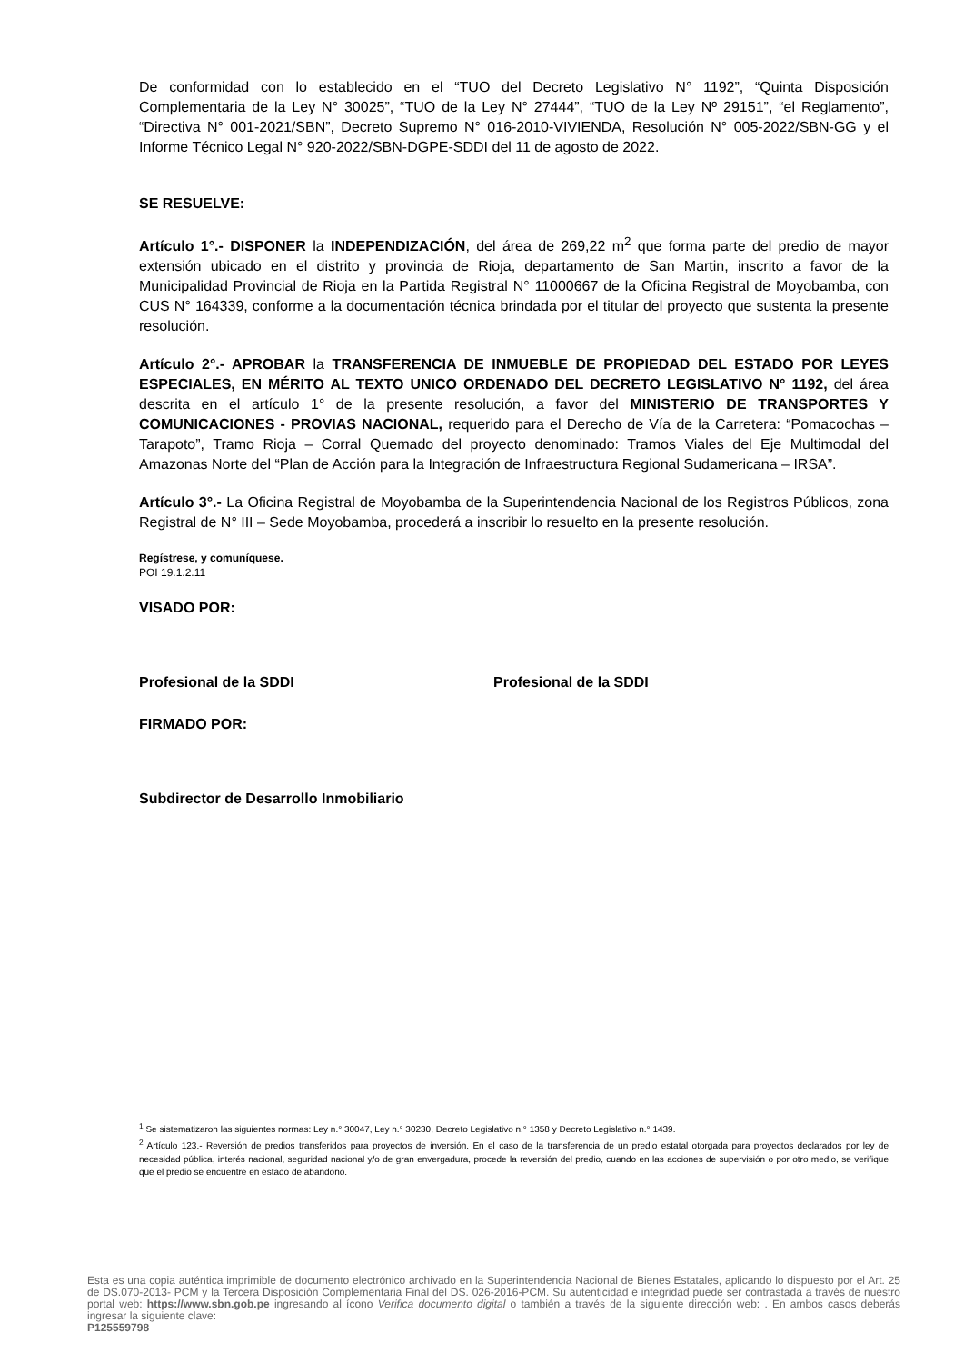De conformidad con lo establecido en el “TUO del Decreto Legislativo N° 1192”, “Quinta Disposición Complementaria de la Ley N° 30025”, “TUO de la Ley N° 27444”, “TUO de la Ley Nº 29151”, “el Reglamento”, “Directiva N° 001-2021/SBN”, Decreto Supremo N° 016-2010-VIVIENDA, Resolución N° 005-2022/SBN-GG y el Informe Técnico Legal N° 920-2022/SBN-DGPE-SDDI del 11 de agosto de 2022.
SE RESUELVE:
Artículo 1°.- DISPONER la INDEPENDIZACIÓN, del área de 269,22 m<sup>2</sup> que forma parte del predio de mayor extensión ubicado en el distrito y provincia de Rioja, departamento de San Martin, inscrito a favor de la Municipalidad Provincial de Rioja en la Partida Registral N° 11000667 de la Oficina Registral de Moyobamba, con CUS N° 164339, conforme a la documentación técnica brindada por el titular del proyecto que sustenta la presente resolución.
Artículo 2°.- APROBAR la TRANSFERENCIA DE INMUEBLE DE PROPIEDAD DEL ESTADO POR LEYES ESPECIALES, EN MÉRITO AL TEXTO UNICO ORDENADO DEL DECRETO LEGISLATIVO N° 1192, del área descrita en el artículo 1° de la presente resolución, a favor del MINISTERIO DE TRANSPORTES Y COMUNICACIONES - PROVIAS NACIONAL, requerido para el Derecho de Vía de la Carretera: “Pomacochas – Tarapoto”, Tramo Rioja – Corral Quemado del proyecto denominado: Tramos Viales del Eje Multimodal del Amazonas Norte del “Plan de Acción para la Integración de Infraestructura Regional Sudamericana – IRSA”.
Artículo 3°.- La Oficina Registral de Moyobamba de la Superintendencia Nacional de los Registros Públicos, zona Registral de N° III – Sede Moyobamba, procederá a inscribir lo resuelto en la presente resolución.
Regístrese, y comuníquese.
POI 19.1.2.11
VISADO POR:
Profesional de la SDDI Profesional de la SDDI
FIRMADO POR:
Subdirector de Desarrollo Inmobiliario
<sup>1</sup> Se sistematizaron las siguientes normas: Ley n.° 30047, Ley n.° 30230, Decreto Legislativo n.° 1358 y Decreto Legislativo n.° 1439.
<sup>2</sup> Artículo 123.- Reversión de predios transferidos para proyectos de inversión. En el caso de la transferencia de un predio estatal otorgada para proyectos declarados por ley de necesidad pública, interés nacional, seguridad nacional y/o de gran envergadura, procede la reversión del predio, cuando en las acciones de supervisión o por otro medio, se verifique que el predio se encuentre en estado de abandono.
Esta es una copia auténtica imprimible de documento electrónico archivado en la Superintendencia Nacional de Bienes Estatales, aplicando lo dispuesto por el Art. 25 de DS.070-2013- PCM y la Tercera Disposición Complementaria Final del DS. 026-2016-PCM. Su autenticidad e integridad puede ser contrastada a través de nuestro portal web: https://www.sbn.gob.pe ingresando al ícono Verifica documento digital o también a través de la siguiente dirección web: . En ambos casos deberás ingresar la siguiente clave:
P125559798